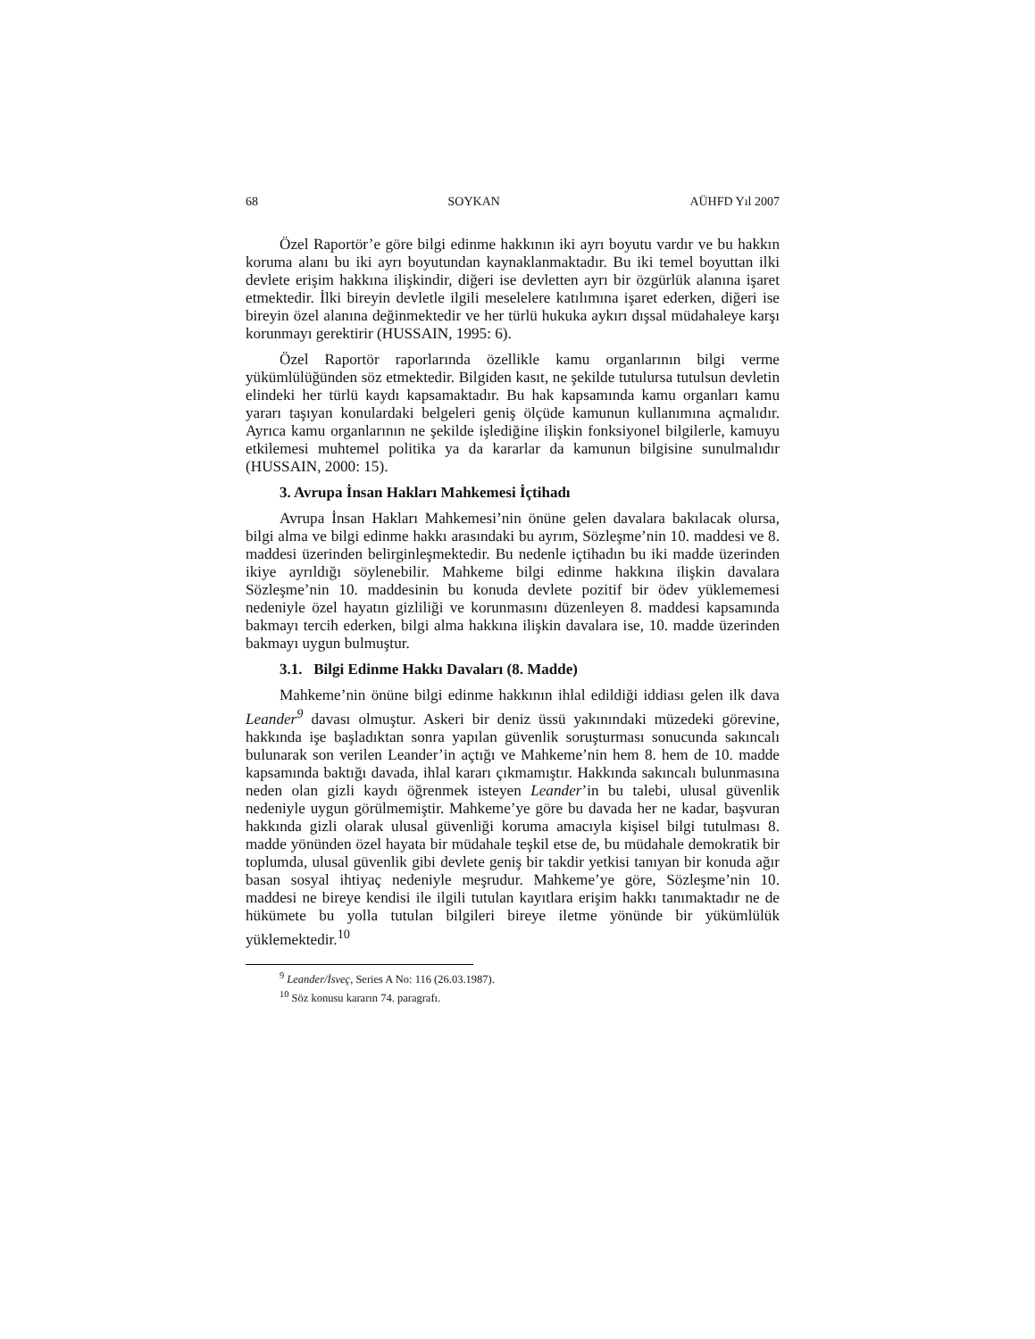68 SOYKAN AÜHFD Yıl 2007
Özel Raportör’e göre bilgi edinme hakkının iki ayrı boyutu vardır ve bu hakkın koruma alanı bu iki ayrı boyutundan kaynaklanmaktadır. Bu iki temel boyuttan ilki devlete erişim hakkına ilişkindir, diğeri ise devletten ayrı bir özgürlük alanına işaret etmektedir. İlki bireyin devletle ilgili meselelere katılımına işaret ederken, diğeri ise bireyin özel alanına değinmektedir ve her türlü hukuka aykırı dışsal müdahaleye karşı korunmayı gerektirir (HUSSAIN, 1995: 6).
Özel Raportör raporlarında özellikle kamu organlarının bilgi verme yükümlülüğünden söz etmektedir. Bilgiden kasıt, ne şekilde tutulursa tutulsun devletin elindeki her türlü kaydı kapsamaktadır. Bu hak kapsamında kamu organları kamu yararı taşıyan konulardaki belgeleri geniş ölçüde kamunun kullanımına açmalıdır. Ayrıca kamu organlarının ne şekilde işlediğine ilişkin fonksiyonel bilgilerle, kamuyu etkilemesi muhtemel politika ya da kararlar da kamunun bilgisine sunulmalıdır (HUSSAIN, 2000: 15).
3. Avrupa İnsan Hakları Mahkemesi İçtihadı
Avrupa İnsan Hakları Mahkemesi’nin önüne gelen davalara bakılacak olursa, bilgi alma ve bilgi edinme hakkı arasındaki bu ayrım, Sözleşme’nin 10. maddesi ve 8. maddesi üzerinden belirginleşmektedir. Bu nedenle içtihadın bu iki madde üzerinden ikiye ayrıldığı söylenebilir. Mahkeme bilgi edinme hakkına ilişkin davalara Sözleşme’nin 10. maddesinin bu konuda devlete pozitif bir ödev yüklememesi nedeniyle özel hayatın gizliliği ve korunmasını düzenleyen 8. maddesi kapsamında bakmayı tercih ederken, bilgi alma hakkına ilişkin davalara ise, 10. madde üzerinden bakmayı uygun bulmuştur.
3.1. Bilgi Edinme Hakkı Davaları (8. Madde)
Mahkeme’nin önüne bilgi edinme hakkının ihlal edildiği iddiası gelen ilk dava Leander<sup>9</sup> davası olmuştur. Askeri bir deniz üssü yakınındaki müzedeki görevine, hakkında işe başladıktan sonra yapılan güvenlik soruşturması sonucunda sakıncalı bulunarak son verilen Leander’in açtığı ve Mahkeme’nin hem 8. hem de 10. madde kapsamında baktığı davada, ihlal kararı çıkmamıştır. Hakkında sakıncalı bulunmasına neden olan gizli kaydı öğrenmek isteyen Leander’in bu talebi, ulusal güvenlik nedeniyle uygun görülmemiştir. Mahkeme’ye göre bu davada her ne kadar, başvuran hakkında gizli olarak ulusal güvenliği koruma amacıyla kişisel bilgi tutulması 8. madde yönünden özel hayata bir müdahale teşkil etse de, bu müdahale demokratik bir toplumda, ulusal güvenlik gibi devlete geniş bir takdir yetkisi tanıyan bir konuda ağır basan sosyal ihtiyaç nedeniyle meşrudur. Mahkeme’ye göre, Sözleşme’nin 10. maddesi ne bireye kendisi ile ilgili tutulan kayıtlara erişim hakkı tanımaktadır ne de hükümete bu yolla tutulan bilgileri bireye iletme yönünde bir yükümlülük yüklemektedir.<sup>10</sup>
<sup>9</sup> Leander/İsveç, Series A No: 116 (26.03.1987).
<sup>10</sup> Söz konusu kararın 74. paragrafı.